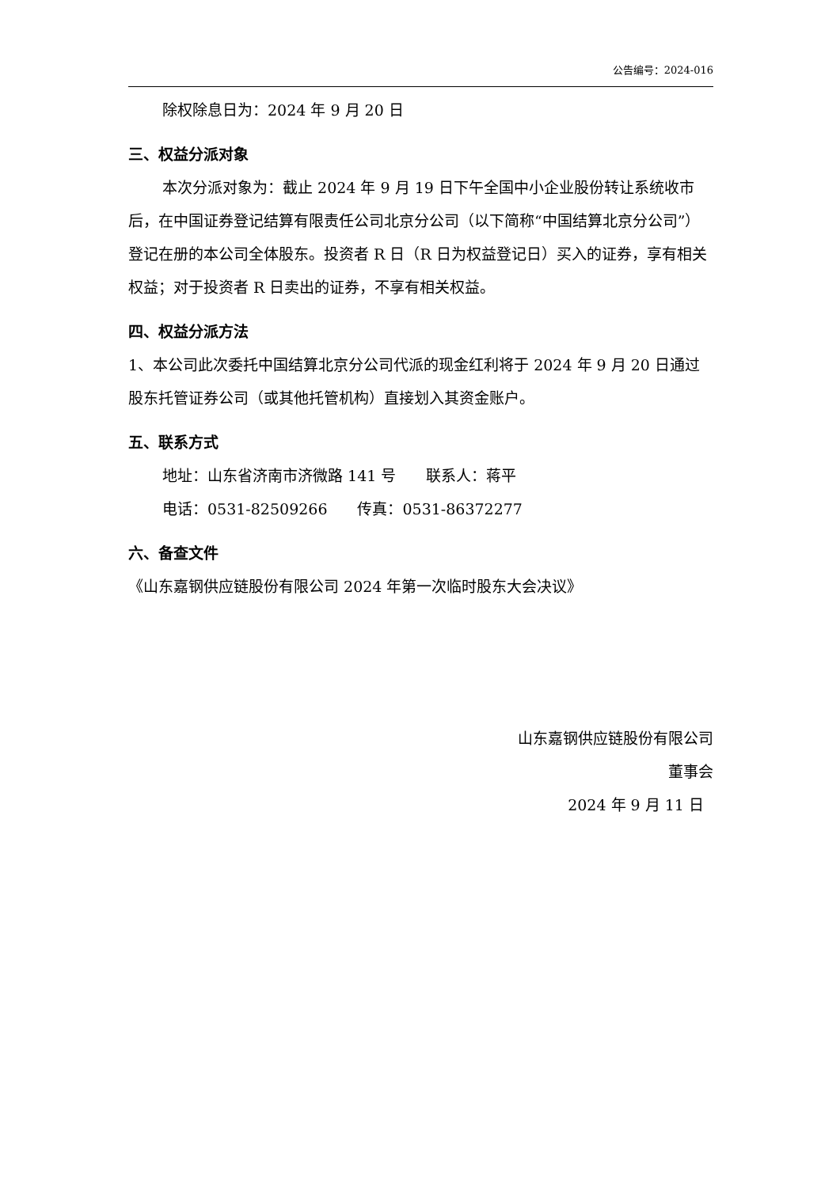公告编号：2024-016
除权除息日为：2024 年 9 月 20 日
三、权益分派对象
本次分派对象为：截止 2024 年 9 月 19 日下午全国中小企业股份转让系统收市后，在中国证券登记结算有限责任公司北京分公司（以下简称“中国结算北京分公司”）登记在册的本公司全体股东。投资者 R 日（R 日为权益登记日）买入的证券，享有相关权益；对于投资者 R 日卖出的证券，不享有相关权益。
四、权益分派方法
1、本公司此次委托中国结算北京分公司代派的现金红利将于 2024 年 9 月 20 日通过股东托管证券公司（或其他托管机构）直接划入其资金账户。
五、联系方式
地址：山东省济南市济微路 141 号　　联系人：蒋平
电话：0531-82509266　　传真：0531-86372277
六、备查文件
《山东嘉钢供应链股份有限公司 2024 年第一次临时股东大会决议》
山东嘉钢供应链股份有限公司
董事会
2024 年 9 月 11 日